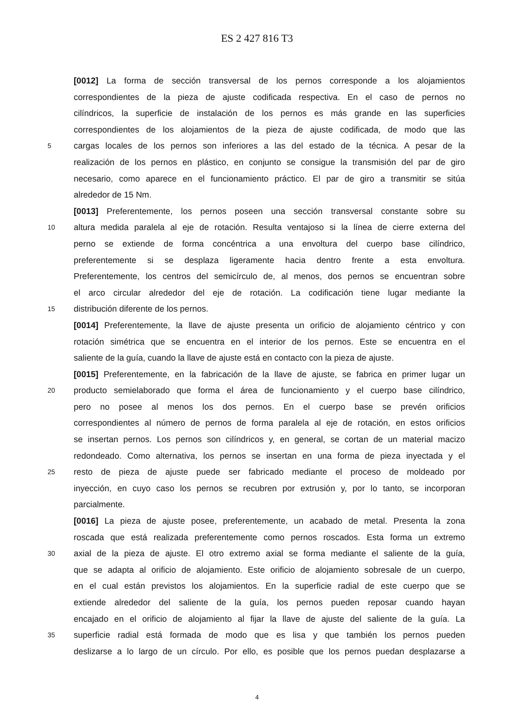ES 2 427 816 T3
[0012] La forma de sección transversal de los pernos corresponde a los alojamientos
correspondientes de la pieza de ajuste codificada respectiva. En el caso de pernos no
cilíndricos, la superficie de instalación de los pernos es más grande en las superficies
correspondientes de los alojamientos de la pieza de ajuste codificada, de modo que las
5 cargas locales de los pernos son inferiores a las del estado de la técnica. A pesar de la
realización de los pernos en plástico, en conjunto se consigue la transmisión del par de giro
necesario, como aparece en el funcionamiento práctico. El par de giro a transmitir se sitúa
alrededor de 15 Nm.
[0013] Preferentemente, los pernos poseen una sección transversal constante sobre su
10 altura medida paralela al eje de rotación. Resulta ventajoso si la línea de cierre externa del
perno se extiende de forma concéntrica a una envoltura del cuerpo base cilíndrico,
preferentemente si se desplaza ligeramente hacia dentro frente a esta envoltura.
Preferentemente, los centros del semicírculo de, al menos, dos pernos se encuentran sobre
el arco circular alrededor del eje de rotación. La codificación tiene lugar mediante la
15 distribución diferente de los pernos.
[0014] Preferentemente, la llave de ajuste presenta un orificio de alojamiento céntrico y con
rotación simétrica que se encuentra en el interior de los pernos. Este se encuentra en el
saliente de la guía, cuando la llave de ajuste está en contacto con la pieza de ajuste.
[0015] Preferentemente, en la fabricación de la llave de ajuste, se fabrica en primer lugar un
20 producto semielaborado que forma el área de funcionamiento y el cuerpo base cilíndrico,
pero no posee al menos los dos pernos. En el cuerpo base se prevén orificios
correspondientes al número de pernos de forma paralela al eje de rotación, en estos orificios
se insertan pernos. Los pernos son cilíndricos y, en general, se cortan de un material macizo
redondeado. Como alternativa, los pernos se insertan en una forma de pieza inyectada y el
25 resto de pieza de ajuste puede ser fabricado mediante el proceso de moldeado por
inyección, en cuyo caso los pernos se recubren por extrusión y, por lo tanto, se incorporan
parcialmente.
[0016] La pieza de ajuste posee, preferentemente, un acabado de metal. Presenta la zona
roscada que está realizada preferentemente como pernos roscados. Esta forma un extremo
30 axial de la pieza de ajuste. El otro extremo axial se forma mediante el saliente de la guía,
que se adapta al orificio de alojamiento. Este orificio de alojamiento sobresale de un cuerpo,
en el cual están previstos los alojamientos. En la superficie radial de este cuerpo que se
extiende alrededor del saliente de la guía, los pernos pueden reposar cuando hayan
encajado en el orificio de alojamiento al fijar la llave de ajuste del saliente de la guía. La
35 superficie radial está formada de modo que es lisa y que también los pernos pueden
deslizarse a lo largo de un círculo. Por ello, es posible que los pernos puedan desplazarse a
4